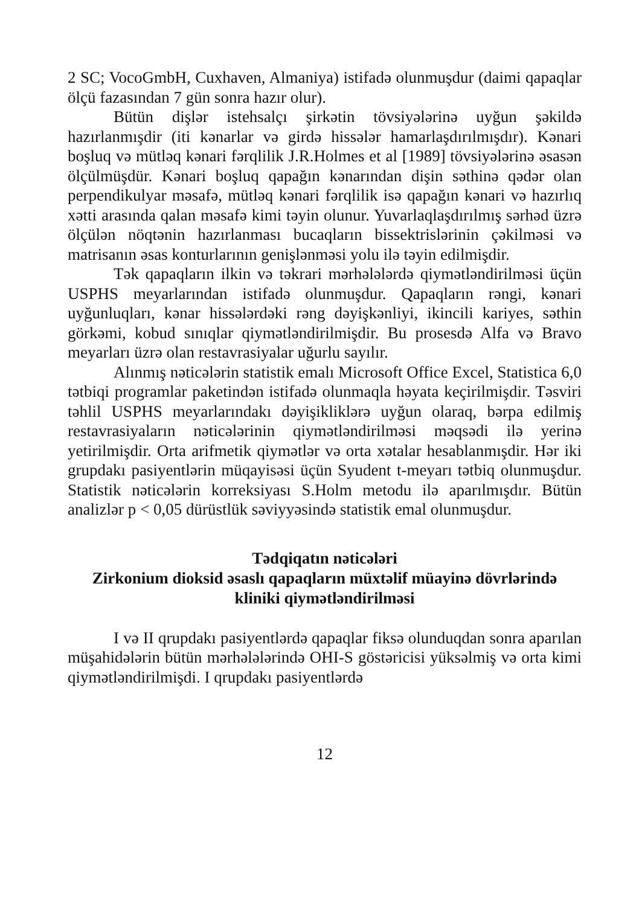2 SC; VocoGmbH, Cuxhaven, Almaniya) istifadə olunmuşdur (daimi qapaqlar ölçü fazasından 7 gün sonra hazır olur).
Bütün dişlər istehsalçı şirkətin tövsiyələrinə uyğun şəkildə hazırlanmışdir (iti kənarlar və girdə hissələr hamarlaşdırılmışdır). Kənari boşluq və mütləq kənari fərqlilik J.R.Holmes et al [1989] tövsiyələrinə əsasən ölçülmüşdür. Kənari boşluq qapağın kənarından dişin səthinə qədər olan perpendikulyar məsafə, mütləq kənari fərqlilik isə qapağın kənari və hazırlıq xətti arasında qalan məsafə kimi təyin olunur. Yuvarlaqlaşdırılmış sərhəd üzrə ölçülən nöqtənin hazırlanması bucaqların bissektrislərinin çəkilməsi və matrisanın əsas konturlarının genişlənməsi yolu ilə təyin edilmişdir.
Tək qapaqların ilkin və təkrari mərhələlərdə qiymətləndirilməsi üçün USPHS meyarlarından istifadə olunmuşdur. Qapaqların rəngi, kənari uyğunluqları, kənar hissələrdəki rəng dəyişkənliyi, ikincili kariyes, səthin görkəmi, kobud sınıqlar qiymətləndirilmişdir. Bu prosesdə Alfa və Bravo meyarları üzrə olan restavrasiyalar uğurlu sayılır.
Alınmış nəticələrin statistik emalı Microsoft Office Excel, Statistica 6,0 tətbiqi programlar paketindən istifadə olunmaqla həyata keçirilmişdir. Təsviri təhlil USPHS meyarlarındakı dəyişikliklərə uyğun olaraq, bərpa edilmiş restavrasiyaların nəticələrinin qiymətləndirilməsi məqsədi ilə yerinə yetirilmişdir. Orta arifmetik qiymətlər və orta xətalar hesablanmışdir. Hər iki grupdakı pasiyentlərin müqayisəsi üçün Syudent t-meyarı tətbiq olunmuşdur. Statistik nəticələrin korreksiyası S.Holm metodu ilə aparılmışdır. Bütün analizlər p < 0,05 dürüstlük səviyyəsində statistik emal olunmuşdur.
Tədqiqatın nəticələri
Zirkonium dioksid əsaslı qapaqların müxtəlif müayinə dövrlərində kliniki qiymətləndirilməsi
I və II qrupdakı pasiyentlərdə qapaqlar fiksə olunduqdan sonra aparılan müşahidələrin bütün mərhələlərində OHI-S göstəricisi yüksəlmiş və orta kimi qiymətləndirilmişdi. I qrupdakı pasiyentlərdə
12